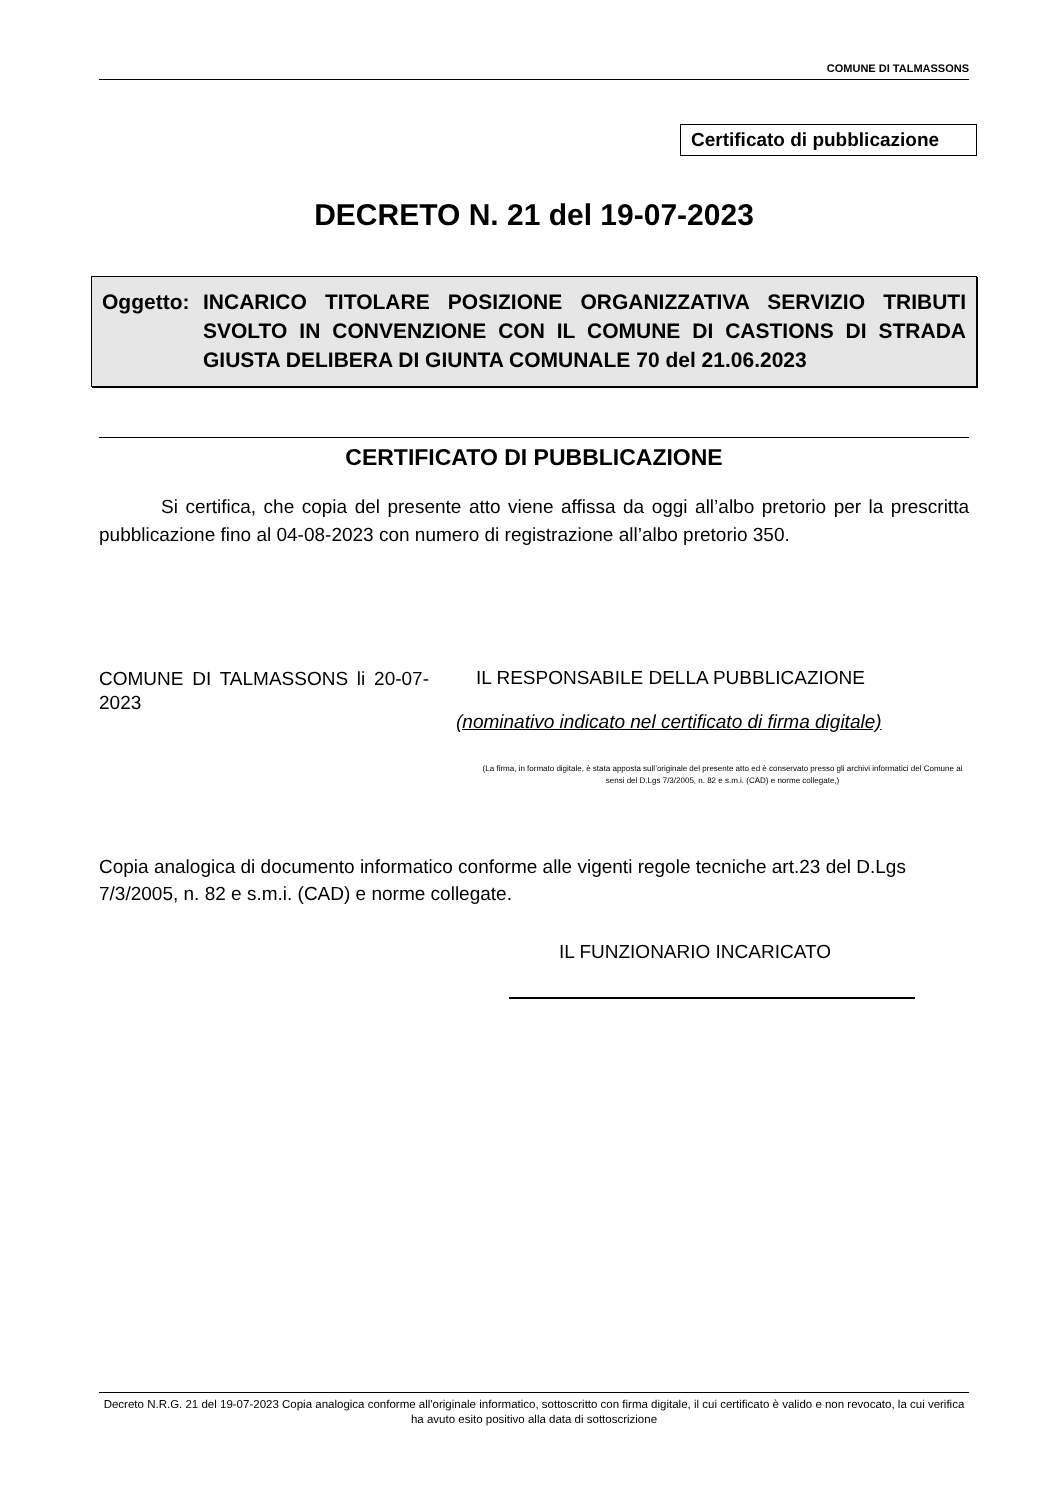COMUNE DI TALMASSONS
Certificato di pubblicazione
DECRETO N. 21 del 19-07-2023
Oggetto: INCARICO TITOLARE POSIZIONE ORGANIZZATIVA SERVIZIO TRIBUTI SVOLTO IN CONVENZIONE CON IL COMUNE DI CASTIONS DI STRADA GIUSTA DELIBERA DI GIUNTA COMUNALE 70 del 21.06.2023
CERTIFICATO DI PUBBLICAZIONE
Si certifica, che copia del presente atto viene affissa da oggi all’albo pretorio per la prescritta pubblicazione fino al 04-08-2023 con numero di registrazione all’albo pretorio 350.
COMUNE DI TALMASSONS li 20-07-2023
IL RESPONSABILE DELLA PUBBLICAZIONE
(nominativo indicato nel certificato di firma digitale)
(La firma, in formato digitale, è stata apposta sull’originale del presente atto ed è conservato presso gli archivi informatici del Comune ai sensi del D.Lgs 7/3/2005, n. 82 e s.m.i. (CAD) e norme collegate,)
Copia analogica di documento informatico conforme alle vigenti regole tecniche art.23 del D.Lgs 7/3/2005, n. 82 e s.m.i. (CAD) e norme collegate.
IL FUNZIONARIO INCARICATO
Decreto N.R.G. 21 del 19-07-2023 Copia analogica conforme all'originale informatico, sottoscritto con firma digitale, il cui certificato è valido e non revocato, la cui verifica ha avuto esito positivo alla data di sottoscrizione